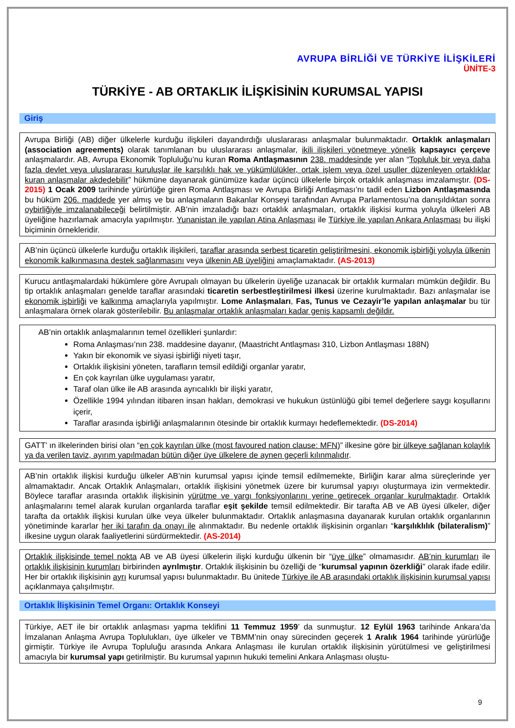AVRUPA BİRLİĞİ VE TÜRKİYE İLİŞKİLERİ
ÜNİTE-3
TÜRKİYE - AB ORTAKLIK İLİŞKİSİNİN KURUMSAL YAPISI
Giriş
Avrupa Birliği (AB) diğer ülkelerle kurduğu ilişkileri dayandırdığı uluslararası anlaşmalar bulunmaktadır. Ortaklık anlaşmaları (association agreements) olarak tanımlanan bu uluslararası anlaşmalar, ikili ilişkileri yönetmeye yönelik kapsayıcı çerçeve anlaşmalardır. AB, Avrupa Ekonomik Topluluğu’nu kuran Roma Antlaşmasının 238. maddesinde yer alan “Topluluk bir veya daha fazla devlet veya uluslararası kuruluşlar ile karşılıklı hak ve yükümlülükler, ortak işlem veya özel usuller düzenleyen ortaklıklar kuran anlaşmalar akdedebilir” hükmüne dayanarak günümüze kadar üçüncü ülkelerle birçok ortaklık anlaşması imzalamıştır. (DS-2015) 1 Ocak 2009 tarihinde yürürlüğe giren Roma Antlaşması ve Avrupa Birliği Antlaşması’nı tadil eden Lizbon Antlaşmasında bu hüküm 206. maddede yer almış ve bu anlaşmaların Bakanlar Konseyi tarafından Avrupa Parlamentosu’na danışıldıktan sonra oybirliğiyle imzalanabileceği belirtilmiştir. AB’nin imzaladığı bazı ortaklık anlaşmaları, ortaklık ilişkisi kurma yoluyla ülkeleri AB üyeliğine hazırlamak amacıyla yapılmıştır. Yunanistan ile yapılan Atina Anlaşması ile Türkiye ile yapılan Ankara Anlaşması bu ilişki biçiminin örnekleridir.
AB’nin üçüncü ülkelerle kurduğu ortaklık ilişkileri, taraflar arasında serbest ticaretin geliştirilmesini, ekonomik işbirliği yoluyla ülkenin ekonomik kalkınmasına destek sağlanmasını veya ülkenin AB üyeliğini amaçlamaktadır. (AS-2013)
Kurucu antlaşmalardaki hükümlere göre Avrupalı olmayan bu ülkelerin üyeliğe uzanacak bir ortaklık kurmaları mümkün değildir. Bu tip ortaklık anlaşmaları genelde taraflar arasındaki ticaretin serbestleştirilmesi ilkesi üzerine kurulmaktadır. Bazı anlaşmalar ise ekonomik işbirliği ve kalkınma amaçlarıyla yapılmıştır. Lome Anlaşmaları, Fas, Tunus ve Cezayir’le yapılan anlaşmalar bu tür anlaşmalara örnek olarak gösterilebilir. Bu anlaşmalar ortaklık anlaşmaları kadar geniş kapsamlı değildir.
AB’nin ortaklık anlaşmalarının temel özellikleri şunlardır:
Roma Anlaşması’nın 238. maddesine dayanır, (Maastricht Antlaşması 310, Lizbon Antlaşması 188N)
Yakın bir ekonomik ve siyasi işbirliği niyeti taşır,
Ortaklık ilişkisini yöneten, tarafların temsil edildiği organlar yaratır,
En çok kayrılan ülke uygulaması yaratır,
Taraf olan ülke ile AB arasında ayrıcalıklı bir ilişki yaratır,
Özellikle 1994 yılından itibaren insan hakları, demokrasi ve hukukun üstünlüğü gibi temel değerlere saygı koşullarını içerir,
Taraflar arasında işbirliği anlaşmalarının ötesinde bir ortaklık kurmayı hedeflemektedir. (DS-2014)
GATT’ ın ilkelerinden birisi olan “en çok kayrılan ülke (most favoured nation clause: MFN)” ilkesine göre bir ülkeye sağlanan kolaylık ya da verilen taviz, ayırım yapılmadan bütün diğer üye ülkelere de aynen geçerli kılınmalıdır.
AB’nin ortaklık ilişkisi kurduğu ülkeler AB’nin kurumsal yapısı içinde temsil edilmemekte, Birliğin karar alma süreçlerinde yer almamaktadır. Ancak Ortaklık Anlaşmaları, ortaklık ilişkisini yönetmek üzere bir kurumsal yapıyı oluşturmaya izin vermektedir. Böylece taraflar arasında ortaklık ilişkisinin yürütme ve yargı fonksiyonlarını yerine getirecek organlar kurulmaktadır. Ortaklık anlaşmalarını temel alarak kurulan organlarda taraflar eşit şekilde temsil edilmektedir. Bir tarafta AB ve AB üyesi ülkeler, diğer tarafta da ortaklık ilişkisi kurulan ülke veya ülkeler bulunmaktadır. Ortaklık anlaşmasına dayanarak kurulan ortaklık organlarının yönetiminde kararlar her iki tarafın da onayı ile alınmaktadır. Bu nedenle ortaklık ilişkisinin organları “karşılıklılık (bilateralism)” ilkesine uygun olarak faaliyetlerini sürdürmektedir. (AS-2014)
Ortaklık ilişkisinde temel nokta AB ve AB üyesi ülkelerin ilişki kurduğu ülkenin bir “üye ülke” olmamasıdır. AB’nin kurumları ile ortaklık ilişkisinin kurumları birbirinden ayrılmıştır. Ortaklık ilişkisinin bu özelliği de “kurumsal yapının özerkliği” olarak ifade edilir. Her bir ortaklık ilişkisinin ayrı kurumsal yapısı bulunmaktadır. Bu ünitede Türkiye ile AB arasındaki ortaklık ilişkisinin kurumsal yapısı açıklanmaya çalışılmıştır.
Ortaklık İlişkisinin Temel Organı: Ortaklık Konseyi
Türkiye, AET ile bir ortaklık anlaşması yapma teklifini 11 Temmuz 1959’ da sunmuştur. 12 Eylül 1963 tarihinde Ankara’da İmzalanan Anlaşma Avrupa Toplulukları, üye ülkeler ve TBMM’nin onay sürecinden geçerek 1 Aralık 1964 tarihinde yürürlüğe girmiştir. Türkiye ile Avrupa Topluluğu arasında Ankara Anlaşması ile kurulan ortaklık ilişkisinin yürütülmesi ve geliştirilmesi amacıyla bir kurumsal yapı getirilmiştir. Bu kurumsal yapının hukuki temelini Ankara Anlaşması oluştu-
9